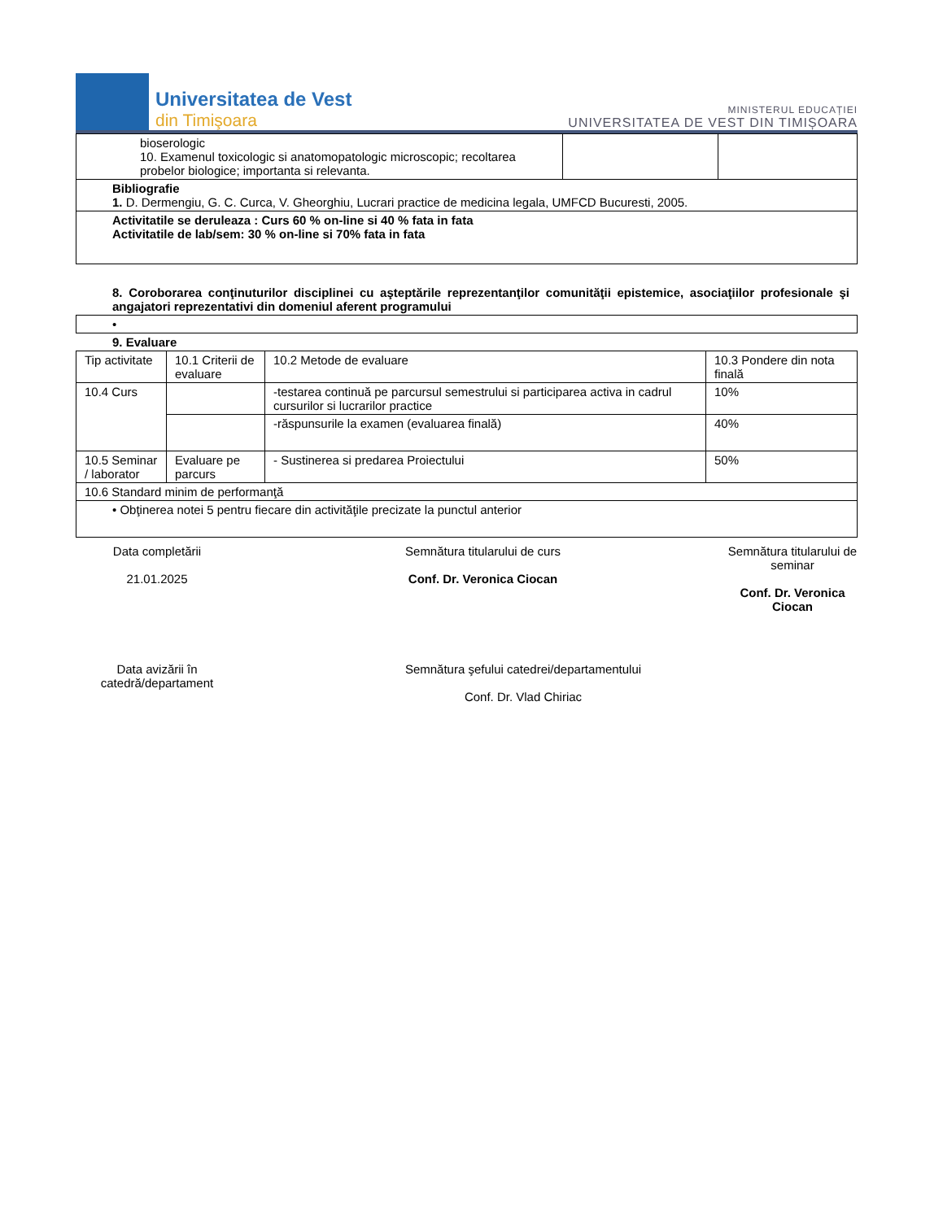Universitatea de Vest
din Timişoara
MINISTERUL EDUCAȚIEI
UNIVERSITATEA DE VEST DIN TIMIȘOARA
| bioserologic 10. Examenul toxicologic si anatomopatologic microscopic; recoltarea probelor biologice; importanta si relevanta. | | |
| Bibliografie 1. D. Dermengiu, G. C. Curca, V. Gheorghiu, Lucrari practice de medicina legala, UMFCD Bucuresti, 2005. | | |
| Activitatile se deruleaza : Curs 60 % on-line si 40 % fata in fata Activitatile de lab/sem: 30 % on-line si 70% fata in fata | | |
8. Coroborarea conţinuturilor disciplinei cu aşteptările reprezentanţilor comunităţii epistemice, asociaţiilor profesionale şi angajatori reprezentativi din domeniul aferent programului
| • |
9. Evaluare
| Tip activitate | 10.1 Criterii de evaluare | 10.2 Metode de evaluare | 10.3 Pondere din nota finală |
| 10.4 Curs | | -testarea continuă pe parcursul semestrului si participarea activa in cadrul cursurilor si lucrarilor practice | 10% |
| | | -răspunsurile la examen (evaluarea finală) | 40% |
| 10.5 Seminar / laborator | Evaluare pe parcurs | - Sustinerea si predarea Proiectului | 50% |
| 10.6 Standard minim de performanţă | | | |
| • Obţinerea notei 5 pentru fiecare din activităţile precizate la punctul anterior | | | |
Data completării
21.01.2025
Semnătura titularului de curs
Conf. Dr. Veronica Ciocan
Semnătura titularului de seminar
Conf. Dr. Veronica Ciocan
Data avizării în catedră/departament
Semnătura şefului catedrei/departamentului
Conf. Dr. Vlad Chiriac